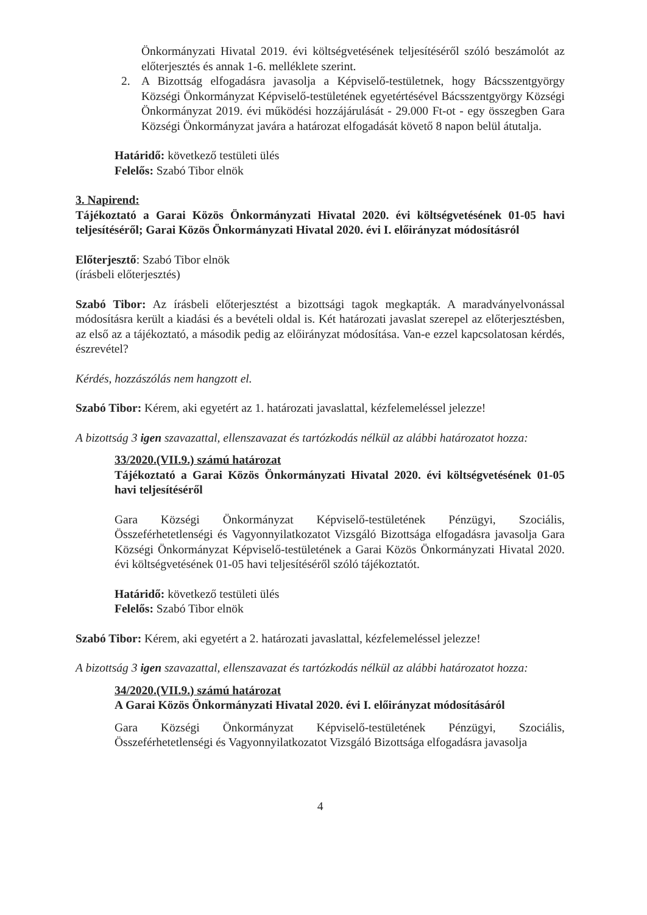Önkormányzati Hivatal 2019. évi költségvetésének teljesítéséről szóló beszámolót az előterjesztés és annak 1-6. melléklete szerint.
2. A Bizottság elfogadásra javasolja a Képviselő-testületnek, hogy Bácsszentgyörgy Községi Önkormányzat Képviselő-testületének egyetértésével Bácsszentgyörgy Községi Önkormányzat 2019. évi működési hozzájárulását - 29.000 Ft-ot - egy összegben Gara Községi Önkormányzat javára a határozat elfogadását követő 8 napon belül átutalja.
Határidő: következő testületi ülés
Felelős: Szabó Tibor elnök
3. Napirend:
Tájékoztató a Garai Közös Önkormányzati Hivatal 2020. évi költségvetésének 01-05 havi teljesítéséről; Garai Közös Önkormányzati Hivatal 2020. évi I. előirányzat módosításról
Előterjesztő: Szabó Tibor elnök
(írásbeli előterjesztés)
Szabó Tibor: Az írásbeli előterjesztést a bizottsági tagok megkapták. A maradványelvonással módosításra került a kiadási és a bevételi oldal is. Két határozati javaslat szerepel az előterjesztésben, az első az a tájékoztató, a második pedig az előirányzat módosítása. Van-e ezzel kapcsolatosan kérdés, észrevétel?
Kérdés, hozzászólás nem hangzott el.
Szabó Tibor: Kérem, aki egyetért az 1. határozati javaslattal, kézfelemeléssel jelezze!
A bizottság 3 igen szavazattal, ellenszavazat és tartózkodás nélkül az alábbi határozatot hozza:
33/2020.(VII.9.) számú határozat
Tájékoztató a Garai Közös Önkormányzati Hivatal 2020. évi költségvetésének 01-05 havi teljesítéséről
Gara Községi Önkormányzat Képviselő-testületének Pénzügyi, Szociális, Összeférhetetlenségi és Vagyonnyilatkozatot Vizsgáló Bizottsága elfogadásra javasolja Gara Községi Önkormányzat Képviselő-testületének a Garai Közös Önkormányzati Hivatal 2020. évi költségvetésének 01-05 havi teljesítéséről szóló tájékoztatót.
Határidő: következő testületi ülés
Felelős: Szabó Tibor elnök
Szabó Tibor: Kérem, aki egyetért a 2. határozati javaslattal, kézfelemeléssel jelezze!
A bizottság 3 igen szavazattal, ellenszavazat és tartózkodás nélkül az alábbi határozatot hozza:
34/2020.(VII.9.) számú határozat
A Garai Közös Önkormányzati Hivatal 2020. évi I. előirányzat módosításáról
Gara Községi Önkormányzat Képviselő-testületének Pénzügyi, Szociális, Összeférhetetlenségi és Vagyonnyilatkozatot Vizsgáló Bizottsága elfogadásra javasolja
4